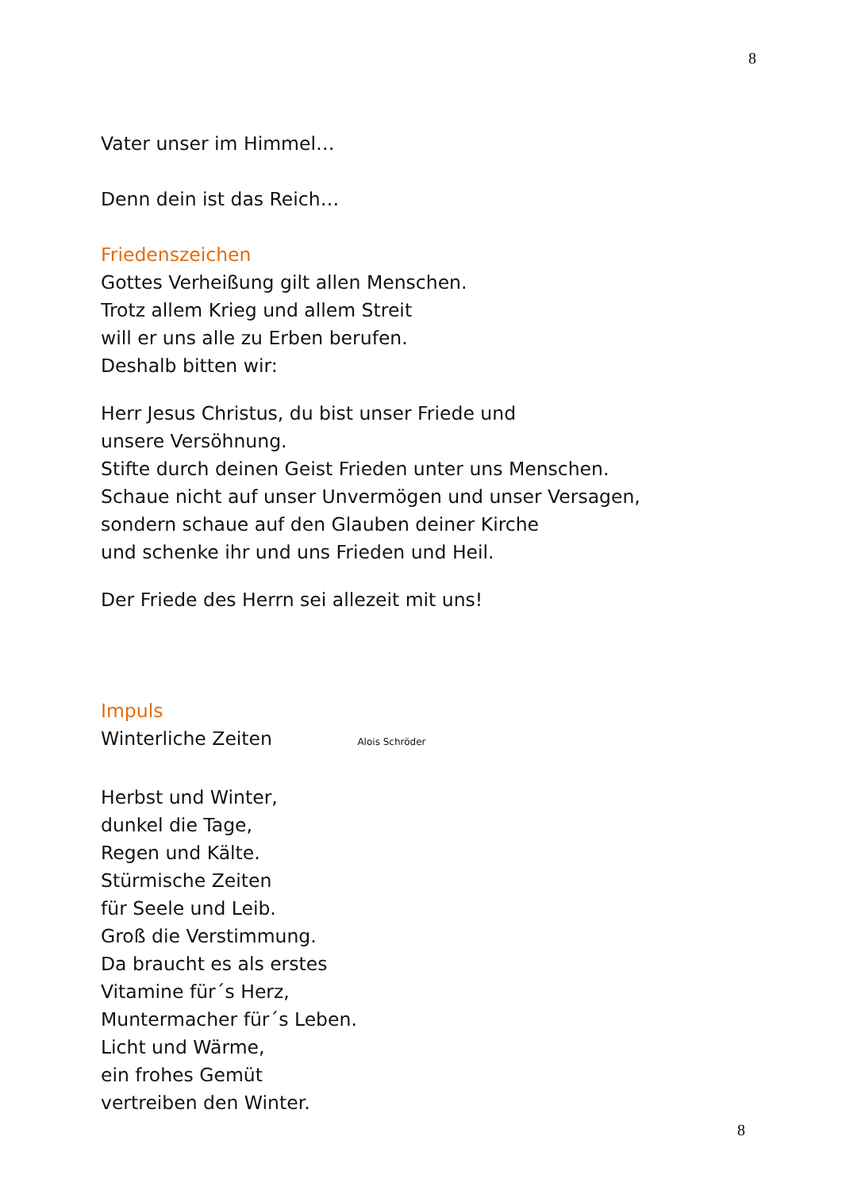8
Vater unser im Himmel…
Denn dein ist das Reich…
Friedenszeichen
Gottes Verheißung gilt allen Menschen.
Trotz allem Krieg und allem Streit
will er uns alle zu Erben berufen.
Deshalb bitten wir:
Herr Jesus Christus, du bist unser Friede und
unsere Versöhnung.
Stifte durch deinen Geist Frieden unter uns Menschen.
Schaue nicht auf unser Unvermögen und unser Versagen,
sondern schaue auf den Glauben deiner Kirche
und schenke ihr und uns Frieden und Heil.
Der Friede des Herrn sei allezeit mit uns!
Impuls
Winterliche Zeiten Alois Schröder
Herbst und Winter,
dunkel die Tage,
Regen und Kälte.
Stürmische Zeiten
für Seele und Leib.
Groß die Verstimmung.
Da braucht es als erstes
Vitamine für´s Herz,
Muntermacher für´s Leben.
Licht und Wärme,
ein frohes Gemüt
vertreiben den Winter.
8